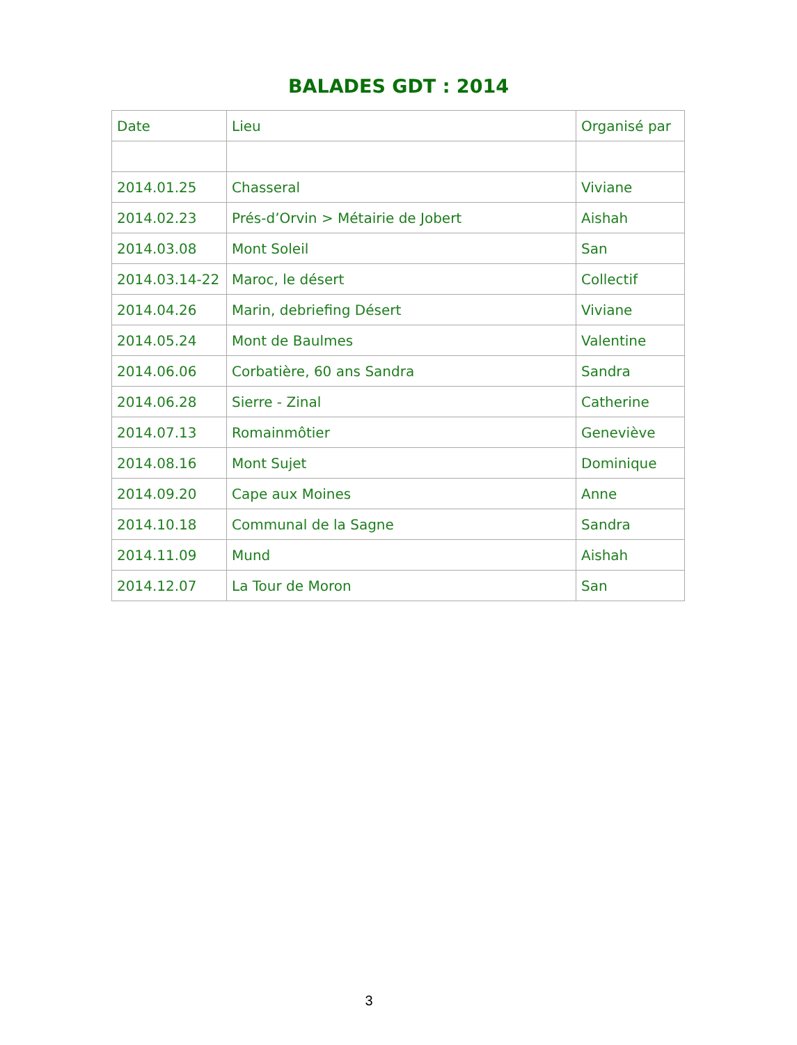BALADES GDT : 2014
| Date | Lieu | Organisé par |
| --- | --- | --- |
| 2014.01.25 | Chasseral | Viviane |
| 2014.02.23 | Prés-d’Orvin > Métairie de Jobert | Aishah |
| 2014.03.08 | Mont Soleil | San |
| 2014.03.14-22 | Maroc, le désert | Collectif |
| 2014.04.26 | Marin, debriefing Désert | Viviane |
| 2014.05.24 | Mont de Baulmes | Valentine |
| 2014.06.06 | Corbatière, 60 ans Sandra | Sandra |
| 2014.06.28 | Sierre - Zinal | Catherine |
| 2014.07.13 | Romainmôtier | Geneviève |
| 2014.08.16 | Mont Sujet | Dominique |
| 2014.09.20 | Cape aux Moines | Anne |
| 2014.10.18 | Communal de la Sagne | Sandra |
| 2014.11.09 | Mund | Aishah |
| 2014.12.07 | La Tour de Moron | San |
3